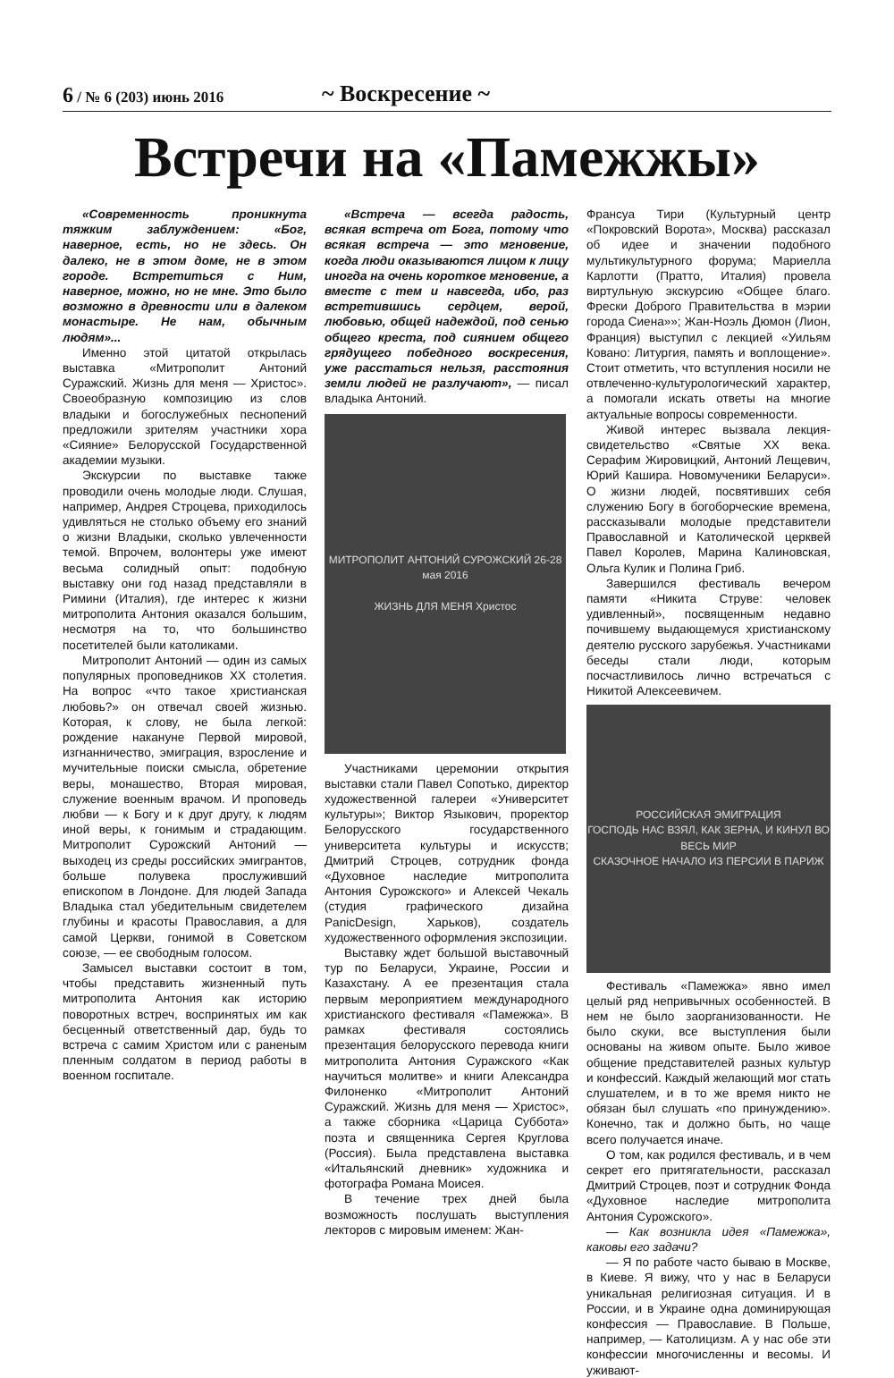6 / № 6 (203) июнь 2016
~ Воскресение ~
Встречи на «Памежжы»
«Современность проникнута тяжким заблуждением: «Бог, наверное, есть, но не здесь. Он далеко, не в этом доме, не в этом городе. Встретиться с Ним, наверное, можно, но не мне. Это было возможно в древности или в далеком монастыре. Не нам, обычным людям»...
Именно этой цитатой открылась выставка «Митрополит Антоний Суражский. Жизнь для меня — Христос». Своеобразную композицию из слов владыки и богослужебных песнопений предложили зрителям участники хора «Сияние» Белорусской Государственной академии музыки.
Экскурсии по выставке также проводили очень молодые люди. Слушая, например, Андрея Строцева, приходилось удивляться не столько объему его знаний о жизни Владыки, сколько увлеченности темой. Впрочем, волонтеры уже имеют весьма солидный опыт: подобную выставку они год назад представляли в Римини (Италия), где интерес к жизни митрополита Антония оказался большим, несмотря на то, что большинство посетителей были католиками.
Митрополит Антоний — один из самых популярных проповедников XX столетия. На вопрос «что такое христианская любовь?» он отвечал своей жизнью. Которая, к слову, не была легкой: рождение накануне Первой мировой, изгнанничество, эмиграция, взросление и мучительные поиски смысла, обретение веры, монашество, Вторая мировая, служение военным врачом. И проповедь любви — к Богу и к друг другу, к людям иной веры, к гонимым и страдающим. Митрополит Сурожский Антоний — выходец из среды российских эмигрантов, больше полувека прослуживший епископом в Лондоне. Для людей Запада Владыка стал убедительным свидетелем глубины и красоты Православия, а для самой Церкви, гонимой в Советском союзе, — ее свободным голосом.
Замысел выставки состоит в том, чтобы представить жизненный путь митрополита Антония как историю поворотных встреч, воспринятых им как бесценный ответственный дар, будь то встреча с самим Христом или с раненым пленным солдатом в период работы в военном госпитале.
«Встреча — всегда радость, всякая встреча от Бога, потому что всякая встреча — это мгновение, когда люди оказываются лицом к лицу иногда на очень короткое мгновение, а вместе с тем и навсегда, ибо, раз встретившись сердцем, верой, любовью, общей надеждой, под сенью общего креста, под сиянием общего грядущего победного воскресения, уже расстаться нельзя, расстояния земли людей не разлучают», — писал владыка Антоний.
МИТРОПОЛИТ АНТОНИЙ СУРОЖСКИЙ 26-28 мая 2016
ЖИЗНЬ ДЛЯ МЕНЯ Христос
Участниками церемонии открытия выставки стали Павел Сопотько, директор художественной галереи «Университет культуры»; Виктор Языкович, проректор Белорусского государственного университета культуры и искусств; Дмитрий Строцев, сотрудник фонда «Духовное наследие митрополита Антония Сурожского» и Алексей Чекаль (студия графического дизайна PanicDesign, Харьков), создатель художественного оформления экспозиции.
Выставку ждет большой выставочный тур по Беларуси, Украине, России и Казахстану. А ее презентация стала первым мероприятием международного христианского фестиваля «Памежжа». В рамках фестиваля состоялись презентация белорусского перевода книги митрополита Антония Суражского «Как научиться молитве» и книги Александра Филоненко «Митрополит Антоний Суражский. Жизнь для меня — Христос», а также сборника «Царица Суббота» поэта и священника Сергея Круглова (Россия). Была представлена выставка «Итальянский дневник» художника и фотографа Романа Моисея.
В течение трех дней была возможность послушать выступления лекторов с мировым именем: Жан-
Франсуа Тири (Культурный центр «Покровский Ворота», Москва) рассказал об идее и значении подобного мультикультурного форума; Мариелла Карлотти (Пратто, Италия) провела виртульную экскурсию «Общее благо. Фрески Доброго Правительства в мэрии города Сиена»»; Жан-Ноэль Дюмон (Лион, Франция) выступил с лекцией «Уильям Ковано: Литургия, память и воплощение». Стоит отметить, что вступления носили не отвлеченно-культурологический характер, а помогали искать ответы на многие актуальные вопросы современности.
Живой интерес вызвала лекция-свидетельство «Святые XX века. Серафим Жировицкий, Антоний Лещевич, Юрий Кашира. Новомученики Беларуси». О жизни людей, посвятивших себя служению Богу в богоборческие времена, рассказывали молодые представители Православной и Католической церквей Павел Королев, Марина Калиновская, Ольга Кулик и Полина Гриб.
Завершился фестиваль вечером памяти «Никита Струве: человек удивленный», посвященным недавно почившему выдающемуся христианскому деятелю русского зарубежья. Участниками беседы стали люди, которым посчастливилось лично встречаться с Никитой Алексеевичем.
РОССИЙСКАЯ ЭМИГРАЦИЯ
ГОСПОДЬ НАС ВЗЯЛ, КАК ЗЕРНА, И КИНУЛ ВО ВЕСЬ МИР
СКАЗОЧНОЕ НАЧАЛО ИЗ ПЕРСИИ В ПАРИЖ
Фестиваль «Памежжа» явно имел целый ряд непривычных особенностей. В нем не было заорганизованности. Не было скуки, все выступления были основаны на живом опыте. Было живое общение представителей разных культур и конфессий. Каждый желающий мог стать слушателем, и в то же время никто не обязан был слушать «по принуждению». Конечно, так и должно быть, но чаще всего получается иначе.
О том, как родился фестиваль, и в чем секрет его притягательности, рассказал Дмитрий Строцев, поэт и сотрудник Фонда «Духовное наследие митрополита Антония Сурожского».
— Как возникла идея «Памежжа», каковы его задачи?
— Я по работе часто бываю в Москве, в Киеве. Я вижу, что у нас в Беларуси уникальная религиозная ситуация. И в России, и в Украине одна доминирующая конфессия — Православие. В Польше, например, — Католицизм. А у нас обе эти конфессии многочисленны и весомы. И уживают-